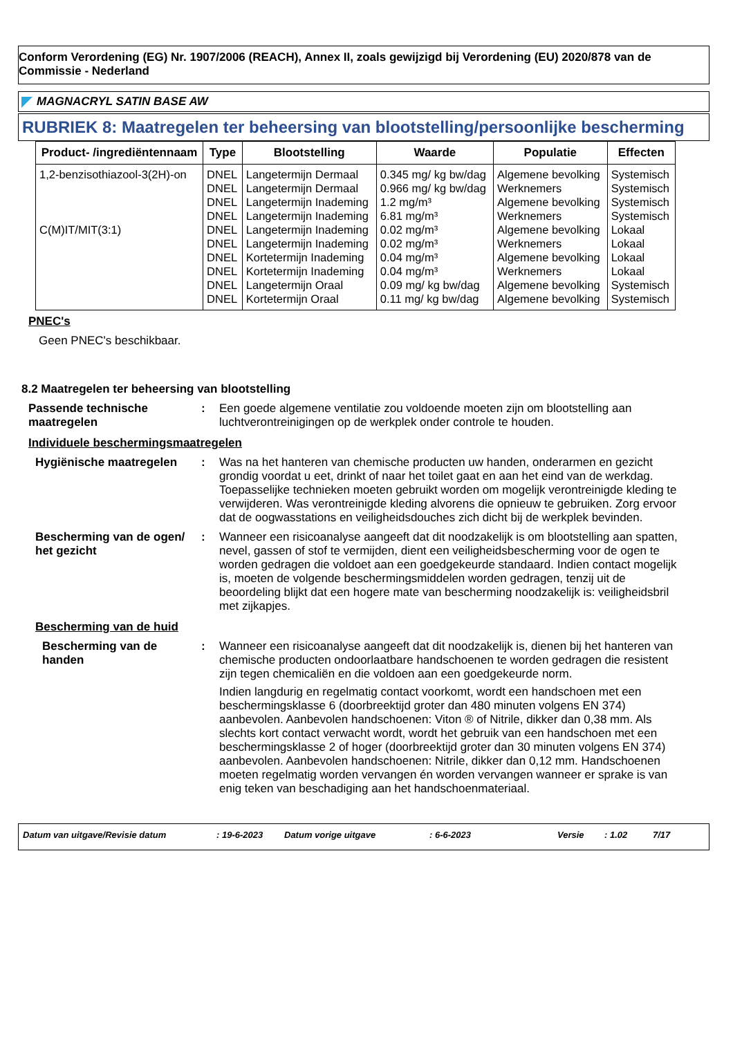Conform Verordening (EG) Nr. 1907/2006 (REACH), Annex II, zoals gewijzigd bij Verordening (EU) 2020/878 van de Commissie - Nederland
MAGNACRYL SATIN BASE AW
RUBRIEK 8: Maatregelen ter beheersing van blootstelling/persoonlijke bescherming
| Product- /ingrediëntennaam | Type | Blootstelling | Waarde | Populatie | Effecten |
| --- | --- | --- | --- | --- | --- |
| 1,2-benzisothiazool-3(2H)-on | DNEL | Langetermijn Dermaal | 0.345 mg/ kg bw/dag | Algemene bevolking | Systemisch |
| | DNEL | Langetermijn Dermaal | 0.966 mg/ kg bw/dag | Werknemers | Systemisch |
| | DNEL | Langetermijn Inademing | 1.2 mg/m³ | Algemene bevolking | Systemisch |
| | DNEL | Langetermijn Inademing | 6.81 mg/m³ | Werknemers | Systemisch |
| C(M)IT/MIT(3:1) | DNEL | Langetermijn Inademing | 0.02 mg/m³ | Algemene bevolking | Lokaal |
| | DNEL | Langetermijn Inademing | 0.02 mg/m³ | Werknemers | Lokaal |
| | DNEL | Kortetermijn Inademing | 0.04 mg/m³ | Algemene bevolking | Lokaal |
| | DNEL | Kortetermijn Inademing | 0.04 mg/m³ | Werknemers | Lokaal |
| | DNEL | Langetermijn Oraal | 0.09 mg/ kg bw/dag | Algemene bevolking | Systemisch |
| | DNEL | Kortetermijn Oraal | 0.11 mg/ kg bw/dag | Algemene bevolking | Systemisch |
PNEC's
Geen PNEC's beschikbaar.
8.2 Maatregelen ter beheersing van blootstelling
Passende technische maatregelen
: Een goede algemene ventilatie zou voldoende moeten zijn om blootstelling aan luchtverontreinigingen op de werkplek onder controle te houden.
Individuele beschermingsmaatregelen
Hygiënische maatregelen : Was na het hanteren van chemische producten uw handen, onderarmen en gezicht grondig voordat u eet, drinkt of naar het toilet gaat en aan het eind van de werkdag. Toepasselijke technieken moeten gebruikt worden om mogelijk verontreinigde kleding te verwijderen. Was verontreinigde kleding alvorens die opnieuw te gebruiken. Zorg ervoor dat de oogwasstations en veiligheidsdouches zich dicht bij de werkplek bevinden.
Bescherming van de ogen/ het gezicht
: Wanneer een risicoanalyse aangeeft dat dit noodzakelijk is om blootstelling aan spatten, nevel, gassen of stof te vermijden, dient een veiligheidsbescherming voor de ogen te worden gedragen die voldoet aan een goedgekeurde standaard. Indien contact mogelijk is, moeten de volgende beschermingsmiddelen worden gedragen, tenzij uit de beoordeling blijkt dat een hogere mate van bescherming noodzakelijk is: veiligheidsbril met zijkapjes.
Bescherming van de huid
Bescherming van de handen
: Wanneer een risicoanalyse aangeeft dat dit noodzakelijk is, dienen bij het hanteren van chemische producten ondoorlaatbare handschoenen te worden gedragen die resistent zijn tegen chemicaliën en die voldoen aan een goedgekeurde norm.
Indien langdurig en regelmatig contact voorkomt, wordt een handschoen met een beschermingsklasse 6 (doorbreektijd groter dan 480 minuten volgens EN 374) aanbevolen. Aanbevolen handschoenen: Viton ® of Nitrile, dikker dan 0,38 mm. Als slechts kort contact verwacht wordt, wordt het gebruik van een handschoen met een beschermingsklasse 2 of hoger (doorbreektijd groter dan 30 minuten volgens EN 374) aanbevolen. Aanbevolen handschoenen: Nitrile, dikker dan 0,12 mm. Handschoenen moeten regelmatig worden vervangen én worden vervangen wanneer er sprake is van enig teken van beschadiging aan het handschoenmateriaal.
Datum van uitgave/Revisie datum: 19-6-2023 Datum vorige uitgave: 6-6-2023 Versie: 1.02 7/17